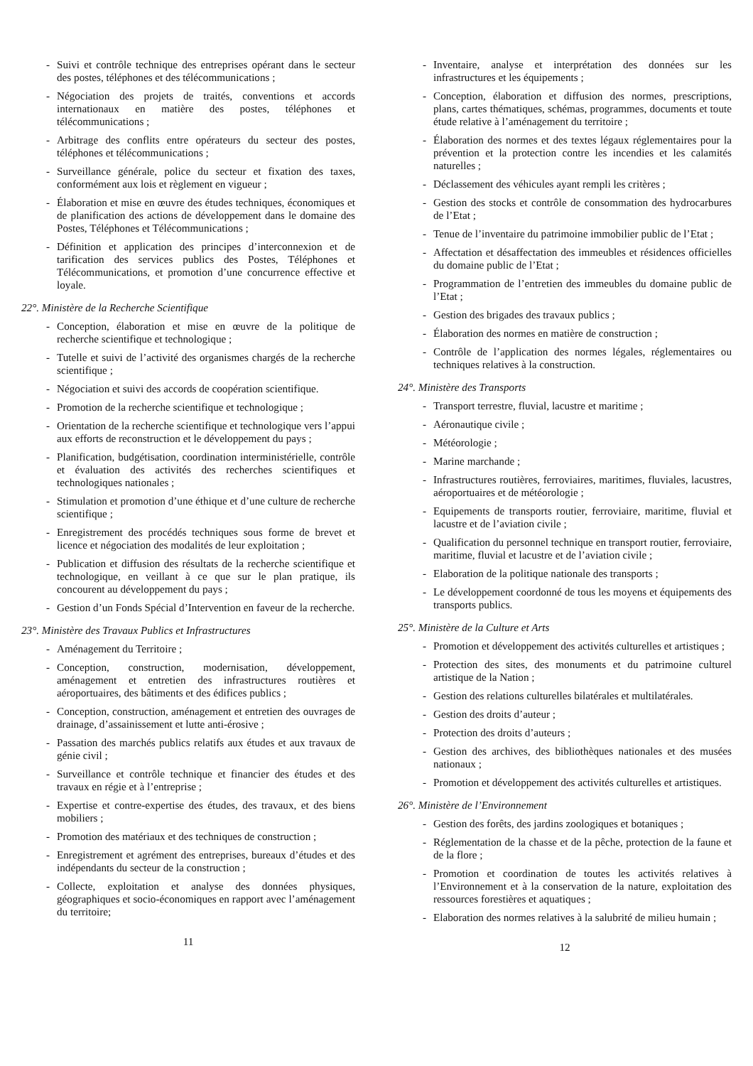- Suivi et contrôle technique des entreprises opérant dans le secteur des postes, téléphones et des télécommunications ;
- Négociation des projets de traités, conventions et accords internationaux en matière des postes, téléphones et télécommunications ;
- Arbitrage des conflits entre opérateurs du secteur des postes, téléphones et télécommunications ;
- Surveillance générale, police du secteur et fixation des taxes, conformément aux lois et règlement en vigueur ;
- Élaboration et mise en œuvre des études techniques, économiques et de planification des actions de développement dans le domaine des Postes, Téléphones et Télécommunications ;
- Définition et application des principes d’interconnexion et de tarification des services publics des Postes, Téléphones et Télécommunications, et promotion d’une concurrence effective et loyale.
22°. Ministère de la Recherche Scientifique
- Conception, élaboration et mise en œuvre de la politique de recherche scientifique et technologique ;
- Tutelle et suivi de l’activité des organismes chargés de la recherche scientifique ;
- Négociation et suivi des accords de coopération scientifique.
- Promotion de la recherche scientifique et technologique ;
- Orientation de la recherche scientifique et technologique vers l’appui aux efforts de reconstruction et le développement du pays ;
- Planification, budgétisation, coordination interministérielle, contrôle et évaluation des activités des recherches scientifiques et technologiques nationales ;
- Stimulation et promotion d’une éthique et d’une culture de recherche scientifique ;
- Enregistrement des procédés techniques sous forme de brevet et licence et négociation des modalités de leur exploitation ;
- Publication et diffusion des résultats de la recherche scientifique et technologique, en veillant à ce que sur le plan pratique, ils concourent au développement du pays ;
- Gestion d’un Fonds Spécial d’Intervention en faveur de la recherche.
23°. Ministère des Travaux Publics et Infrastructures
- Aménagement du Territoire ;
- Conception, construction, modernisation, développement, aménagement et entretien des infrastructures routières et aéroportuaires, des bâtiments et des édifices publics ;
- Conception, construction, aménagement et entretien des ouvrages de drainage, d’assainissement et lutte anti-érosive ;
- Passation des marchés publics relatifs aux études et aux travaux de génie civil ;
- Surveillance et contrôle technique et financier des études et des travaux en régie et à l’entreprise ;
- Expertise et contre-expertise des études, des travaux, et des biens mobiliers ;
- Promotion des matériaux et des techniques de construction ;
- Enregistrement et agrément des entreprises, bureaux d’études et des indépendants du secteur de la construction ;
- Collecte, exploitation et analyse des données physiques, géographiques et socio-économiques en rapport avec l’aménagement du territoire;
11
- Inventaire, analyse et interprétation des données sur les infrastructures et les équipements ;
- Conception, élaboration et diffusion des normes, prescriptions, plans, cartes thématiques, schémas, programmes, documents et toute étude relative à l’aménagement du territoire ;
- Élaboration des normes et des textes légaux réglementaires pour la prévention et la protection contre les incendies et les calamités naturelles ;
- Déclassement des véhicules ayant rempli les critères ;
- Gestion des stocks et contrôle de consommation des hydrocarbures de l’Etat ;
- Tenue de l’inventaire du patrimoine immobilier public de l’Etat ;
- Affectation et désaffectation des immeubles et résidences officielles du domaine public de l’Etat ;
- Programmation de l’entretien des immeubles du domaine public de l’Etat ;
- Gestion des brigades des travaux publics ;
- Élaboration des normes en matière de construction ;
- Contrôle de l’application des normes légales, réglementaires ou techniques relatives à la construction.
24°. Ministère des Transports
- Transport terrestre, fluvial, lacustre et maritime ;
- Aéronautique civile ;
- Météorologie ;
- Marine marchande ;
- Infrastructures routières, ferroviaires, maritimes, fluviales, lacustres, aéroportuaires et de météorologie ;
- Equipements de transports routier, ferroviaire, maritime, fluvial et lacustre et de l’aviation civile ;
- Qualification du personnel technique en transport routier, ferroviaire, maritime, fluvial et lacustre et de l’aviation civile ;
- Elaboration de la politique nationale des transports ;
- Le développement coordonné de tous les moyens et équipements des transports publics.
25°. Ministère de la Culture et Arts
- Promotion et développement des activités culturelles et artistiques ;
- Protection des sites, des monuments et du patrimoine culturel artistique de la Nation ;
- Gestion des relations culturelles bilatérales et multilatérales.
- Gestion des droits d’auteur ;
- Protection des droits d’auteurs ;
- Gestion des archives, des bibliothèques nationales et des musées nationaux ;
- Promotion et développement des activités culturelles et artistiques.
26°. Ministère de l’Environnement
- Gestion des forêts, des jardins zoologiques et botaniques ;
- Réglementation de la chasse et de la pêche, protection de la faune et de la flore ;
- Promotion et coordination de toutes les activités relatives à l’Environnement et à la conservation de la nature, exploitation des ressources forestières et aquatiques ;
- Elaboration des normes relatives à la salubrité de milieu humain ;
12